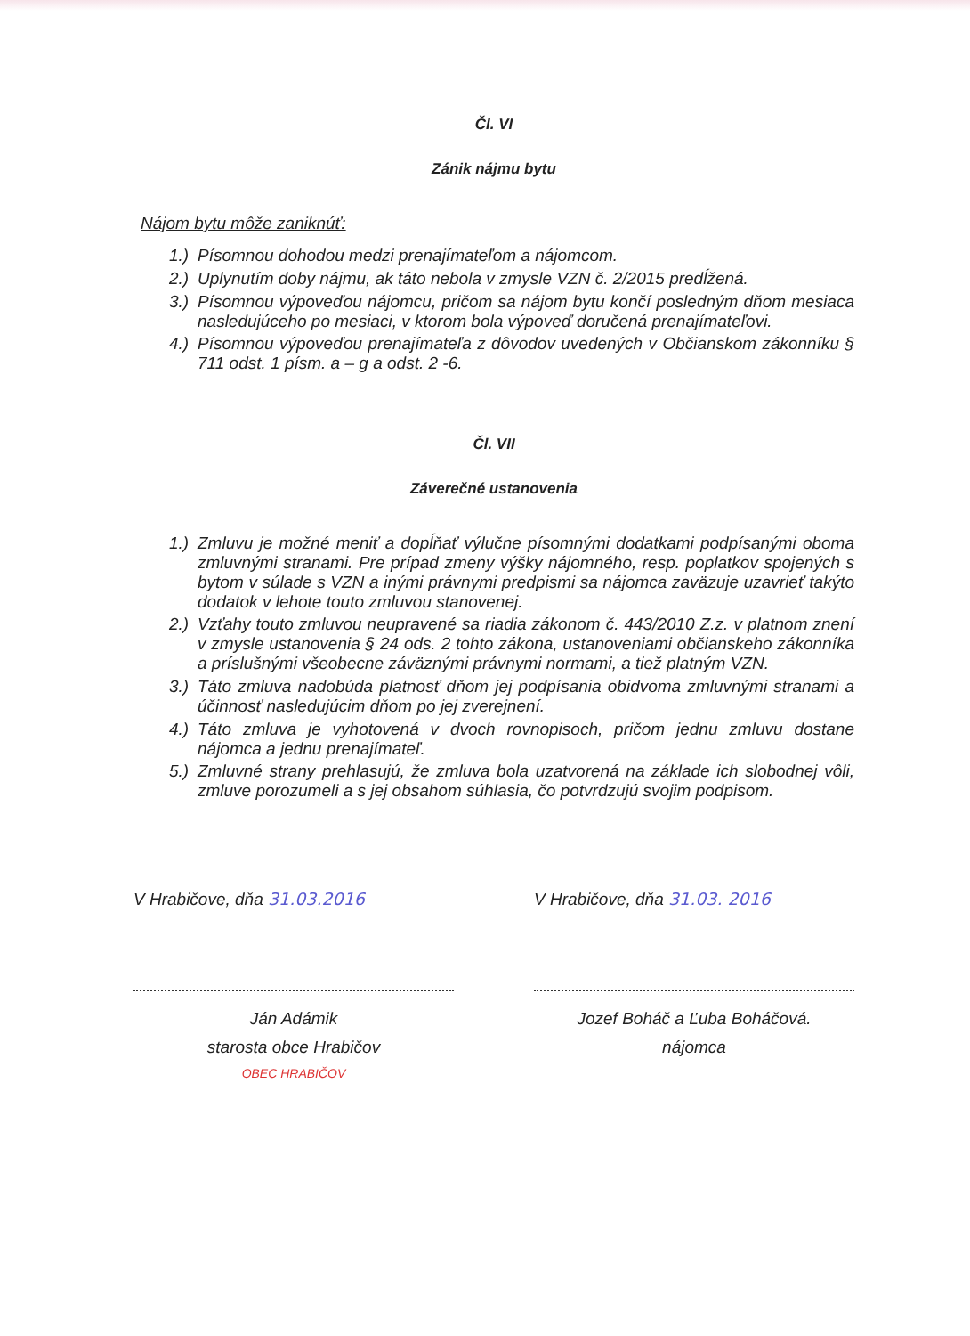Čl. VI
Zánik nájmu bytu
Nájom bytu môže zaniknúť:
1.) Písomnou dohodou medzi prenajímateľom a nájomcom.
2.) Uplynutím doby nájmu, ak táto nebola v zmysle VZN č. 2/2015 predĺžená.
3.) Písomnou výpoveďou nájomcu, pričom sa nájom bytu končí posledným dňom mesiaca nasledujúceho po mesiaci, v ktorom bola výpoveď doručená prenajímateľovi.
4.) Písomnou výpoveďou prenajímateľa z dôvodov uvedených v Občianskom zákonníku § 711 odst. 1 písm. a – g a odst. 2 -6.
Čl. VII
Záverečné ustanovenia
1.) Zmluvu je možné meniť a dopĺňať výlučne písomnými dodatkami podpísanými oboma zmluvnými stranami. Pre prípad zmeny výšky nájomného, resp. poplatkov spojených s bytom v súlade s VZN a inými právnymi predpismi sa nájomca zaväzuje uzavrieť takýto dodatok v lehote touto zmluvou stanovenej.
2.) Vzťahy touto zmluvou neupravené sa riadia zákonom č. 443/2010 Z.z. v platnom znení v zmysle ustanovenia § 24 ods. 2 tohto zákona, ustanoveniami občianskeho zákonníka a príslušnými všeobecne záväznými právnymi normami, a tiež platným VZN.
3.) Táto zmluva nadobúda platnosť dňom jej podpísania obidvoma zmluvnými stranami a účinnosť nasledujúcim dňom po jej zverejnení.
4.) Táto zmluva je vyhotovená v dvoch rovnopisoch, pričom jednu zmluvu dostane nájomca a jednu prenajímateľ.
5.) Zmluvné strany prehlasujú, že zmluva bola uzatvorená na základe ich slobodnej vôli, zmluve porozumeli a s jej obsahom súhlasia, čo potvrdzujú svojim podpisom.
V Hrabičove, dňa 31.03.2016
Ján Adámik
starosta obce Hrabičov
OBEC HRABIČOV
V Hrabičove, dňa 31.03. 2016
Jozef Boháč a Ľuba Boháčová.
nájomca